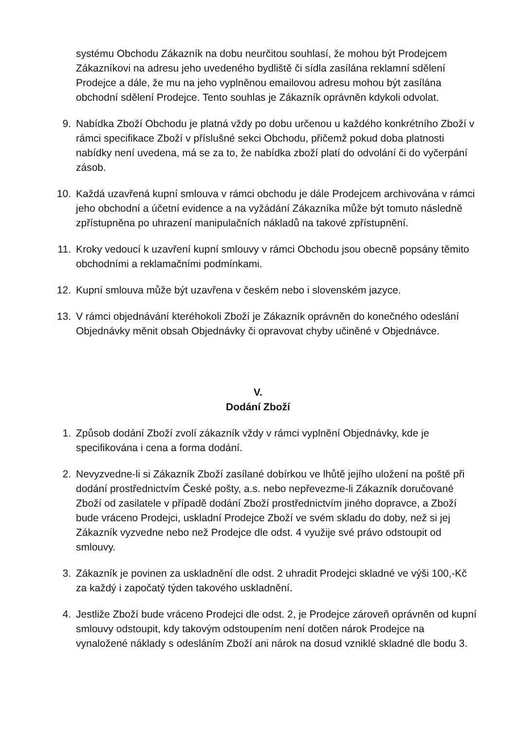systému Obchodu Zákazník na dobu neurčitou souhlasí, že mohou být Prodejcem Zákazníkovi na adresu jeho uvedeného bydliště či sídla zasílána reklamní sdělení Prodejce a dále, že mu na jeho vyplněnou emailovou adresu mohou být zasílána obchodní sdělení Prodejce. Tento souhlas je Zákazník oprávněn kdykoli odvolat.
9. Nabídka Zboží Obchodu je platná vždy po dobu určenou u každého konkrétního Zboží v rámci specifikace Zboží v příslušné sekci Obchodu, přičemž pokud doba platnosti nabídky není uvedena, má se za to, že nabídka zboží platí do odvolání či do vyčerpání zásob.
10. Každá uzavřená kupní smlouva v rámci obchodu je dále Prodejcem archivována v rámci jeho obchodní a účetní evidence a na vyžádání Zákazníka může být tomuto následně zpřístupněna po uhrazení manipulačních nákladů na takové zpřístupnění.
11. Kroky vedoucí k uzavření kupní smlouvy v rámci Obchodu jsou obecně popsány těmito obchodními a reklamačními podmínkami.
12. Kupní smlouva může být uzavřena v českém nebo i slovenském jazyce.
13. V rámci objednávání kteréhokoli Zboží je Zákazník oprávněn do konečného odeslání Objednávky měnit obsah Objednávky či opravovat chyby učiněné v Objednávce.
V.
Dodání Zboží
1. Způsob dodání Zboží zvolí zákazník vždy v rámci vyplnění Objednávky, kde je specifikována i cena a forma dodání.
2. Nevyzvedne-li si Zákazník Zboží zasílané dobírkou ve lhůtě jejího uložení na poště při dodání prostřednictvím České pošty, a.s. nebo nepřevezme-li Zákazník doručované Zboží od zasilatele v případě dodání Zboží prostřednictvím jiného dopravce, a Zboží bude vráceno Prodejci, uskladní Prodejce Zboží ve svém skladu do doby, než si jej Zákazník vyzvedne nebo než Prodejce dle odst. 4 využije své právo odstoupit od smlouvy.
3. Zákazník je povinen za uskladnění dle odst. 2 uhradit Prodejci skladné ve výši 100,-Kč za každý i započatý týden takového uskladnění.
4. Jestliže Zboží bude vráceno Prodejci dle odst. 2, je Prodejce zároveň oprávněn od kupní smlouvy odstoupit, kdy takovým odstoupením není dotčen nárok Prodejce na vynaložené náklady s odesláním Zboží ani nárok na dosud vzniklé skladné dle bodu 3.